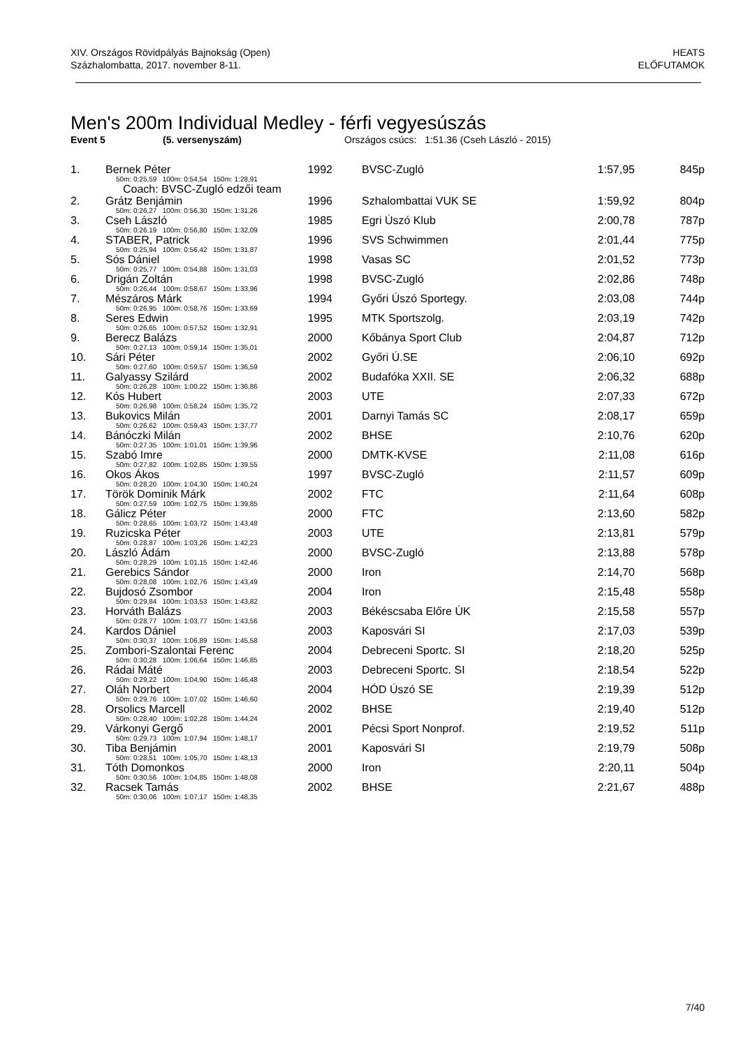XIV. Országos Rövidpályás Bajnokság (Open)
Százhalombatta, 2017. november 8-11.
HEATS
ELŐFUTAMOK
Men's 200m Individual Medley - férfi vegyesúszás
Event 5 (5. versenyszám) Országos csúcs: 1:51.36 (Cseh László - 2015)
| 1. | Bernek Péter | 1992 | BVSC-Zugló | 1:57,95 | 845p |
| | 50m: 0:25,59 100m: 0:54,54 150m: 1:28,91 | | | | |
| | Coach: BVSC-Zugló edzői team | | | | |
| 2. | Grátz Benjámin | 1996 | Szhalombattai VUK SE | 1:59,92 | 804p |
| | 50m: 0:26,27 100m: 0:56,30 150m: 1:31,26 | | | | |
| 3. | Cseh László | 1985 | Egri Úszó Klub | 2:00,78 | 787p |
| | 50m: 0:26,19 100m: 0:56,80 150m: 1:32,09 | | | | |
| 4. | STABER, Patrick | 1996 | SVS Schwimmen | 2:01,44 | 775p |
| | 50m: 0:25,94 100m: 0:56,42 150m: 1:31,87 | | | | |
| 5. | Sós Dániel | 1998 | Vasas SC | 2:01,52 | 773p |
| | 50m: 0:25,77 100m: 0:54,88 150m: 1:31,03 | | | | |
| 6. | Drigán Zoltán | 1998 | BVSC-Zugló | 2:02,86 | 748p |
| | 50m: 0:26,44 100m: 0:58,67 150m: 1:33,96 | | | | |
| 7. | Mészáros Márk | 1994 | Győri Úszó Sportegy. | 2:03,08 | 744p |
| | 50m: 0:26,95 100m: 0:58,76 150m: 1:33,69 | | | | |
| 8. | Seres Edwin | 1995 | MTK Sportszolg. | 2:03,19 | 742p |
| | 50m: 0:26,65 100m: 0:57,52 150m: 1:32,91 | | | | |
| 9. | Berecz Balázs | 2000 | Kőbánya Sport Club | 2:04,87 | 712p |
| | 50m: 0:27,13 100m: 0:59,14 150m: 1:35,01 | | | | |
| 10. | Sári Péter | 2002 | Győri Ú.SE | 2:06,10 | 692p |
| | 50m: 0:27,60 100m: 0:59,57 150m: 1:36,59 | | | | |
| 11. | Galyassy Szilárd | 2002 | Budafóka XXII. SE | 2:06,32 | 688p |
| | 50m: 0:26,28 100m: 1:00,22 150m: 1:36,86 | | | | |
| 12. | Kós Hubert | 2003 | UTE | 2:07,33 | 672p |
| | 50m: 0:26,98 100m: 0:58,24 150m: 1:35,72 | | | | |
| 13. | Bukovics Milán | 2001 | Darnyi Tamás SC | 2:08,17 | 659p |
| | 50m: 0:26,62 100m: 0:59,43 150m: 1:37,77 | | | | |
| 14. | Bánóczki Milán | 2002 | BHSE | 2:10,76 | 620p |
| | 50m: 0:27,35 100m: 1:01,01 150m: 1:39,96 | | | | |
| 15. | Szabó Imre | 2000 | DMTK-KVSE | 2:11,08 | 616p |
| | 50m: 0:27,82 100m: 1:02,85 150m: 1:39,55 | | | | |
| 16. | Okos Ákos | 1997 | BVSC-Zugló | 2:11,57 | 609p |
| | 50m: 0:28,20 100m: 1:04,30 150m: 1:40,24 | | | | |
| 17. | Török Dominik Márk | 2002 | FTC | 2:11,64 | 608p |
| | 50m: 0:27,59 100m: 1:02,75 150m: 1:39,85 | | | | |
| 18. | Gálicz Péter | 2000 | FTC | 2:13,60 | 582p |
| | 50m: 0:28,65 100m: 1:03,72 150m: 1:43,48 | | | | |
| 19. | Ruzicska Péter | 2003 | UTE | 2:13,81 | 579p |
| | 50m: 0:28,87 100m: 1:03,26 150m: 1:42,23 | | | | |
| 20. | László Ádám | 2000 | BVSC-Zugló | 2:13,88 | 578p |
| | 50m: 0:28,29 100m: 1:01,15 150m: 1:42,46 | | | | |
| 21. | Gerebics Sándor | 2000 | Iron | 2:14,70 | 568p |
| | 50m: 0:28,08 100m: 1:02,76 150m: 1:43,49 | | | | |
| 22. | Bujdosó Zsombor | 2004 | Iron | 2:15,48 | 558p |
| | 50m: 0:29,84 100m: 1:03,53 150m: 1:43,82 | | | | |
| 23. | Horváth Balázs | 2003 | Békéscsaba Előre ÚK | 2:15,58 | 557p |
| | 50m: 0:28,77 100m: 1:03,77 150m: 1:43,56 | | | | |
| 24. | Kardos Dániel | 2003 | Kaposvári SI | 2:17,03 | 539p |
| | 50m: 0:30,37 100m: 1:06,89 150m: 1:45,58 | | | | |
| 25. | Zombori-Szalontai Ferenc | 2004 | Debreceni Sportc. SI | 2:18,20 | 525p |
| | 50m: 0:30,28 100m: 1:06,64 150m: 1:46,85 | | | | |
| 26. | Rádai Máté | 2003 | Debreceni Sportc. SI | 2:18,54 | 522p |
| | 50m: 0:29,22 100m: 1:04,90 150m: 1:46,48 | | | | |
| 27. | Oláh Norbert | 2004 | HÓD Úszó SE | 2:19,39 | 512p |
| | 50m: 0:29,76 100m: 1:07,02 150m: 1:46,60 | | | | |
| 28. | Orsolics Marcell | 2002 | BHSE | 2:19,40 | 512p |
| | 50m: 0:28,40 100m: 1:02,28 150m: 1:44,24 | | | | |
| 29. | Várkonyi Gergő | 2001 | Pécsi Sport Nonprof. | 2:19,52 | 511p |
| | 50m: 0:29,73 100m: 1:07,94 150m: 1:48,17 | | | | |
| 30. | Tiba Benjámin | 2001 | Kaposvári SI | 2:19,79 | 508p |
| | 50m: 0:28,51 100m: 1:05,70 150m: 1:48,13 | | | | |
| 31. | Tóth Domonkos | 2000 | Iron | 2:20,11 | 504p |
| | 50m: 0:30,56 100m: 1:04,85 150m: 1:48,08 | | | | |
| 32. | Racsek Tamás | 2002 | BHSE | 2:21,67 | 488p |
| | 50m: 0:30,06 100m: 1:07,17 150m: 1:48,35 | | | | |
7/40